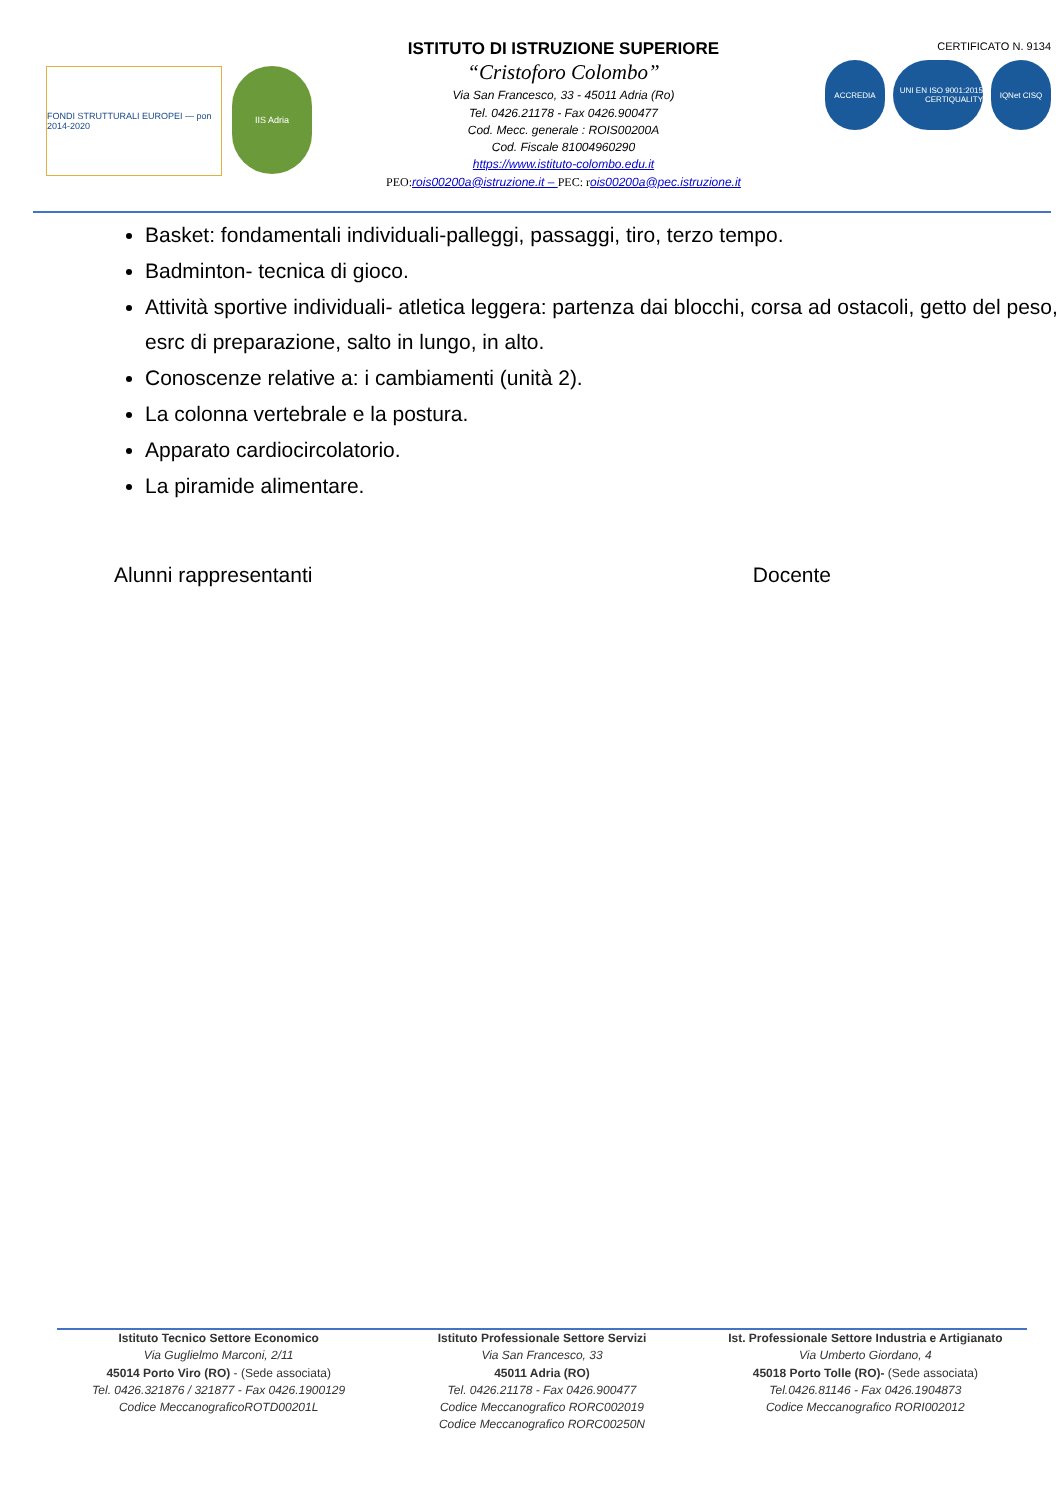FONDI STRUTTURALI EUROPEI — pon 2014-2020
IIS Adria
ISTITUTO DI ISTRUZIONE SUPERIORE
“Cristoforo Colombo”
Via San Francesco, 33 - 45011 Adria (Ro)
Tel. 0426.21178 - Fax 0426.900477
Cod. Mecc. generale : ROIS00200A
Cod. Fiscale 81004960290
https://www.istituto-colombo.edu.it
PEO: rois00200a@istruzione.it – PEC: r ois00200a@pec.istruzione.it
CERTIFICATO N. 9134
ACCREDIA UNI EN ISO 9001:2015 CERTIQUALITY
IQNet CISQ
Basket: fondamentali individuali-palleggi, passaggi, tiro, terzo tempo.
Badminton- tecnica di gioco.
Attività sportive individuali- atletica leggera: partenza dai blocchi, corsa ad ostacoli, getto del peso, esrc di preparazione, salto in lungo, in alto.
Conoscenze relative a: i cambiamenti (unità 2).
La colonna vertebrale e la postura.
Apparato cardiocircolatorio.
La piramide alimentare.
Alunni rappresentanti Docente
Istituto Tecnico Settore Economico
Via Guglielmo Marconi, 2/11
45014 Porto Viro (RO) - (Sede associata)
Tel. 0426.321876 / 321877 - Fax 0426.1900129
Codice MeccanograficoROTD00201L
Istituto Professionale Settore Servizi
Via San Francesco, 33
45011 Adria (RO)
Tel. 0426.21178 - Fax 0426.900477
Codice Meccanografico RORC002019
Codice Meccanografico RORC00250N
Ist. Professionale Settore Industria e Artigianato
Via Umberto Giordano, 4
45018 Porto Tolle (RO)- (Sede associata)
Tel.0426.81146 - Fax 0426.1904873
Codice Meccanografico RORI002012